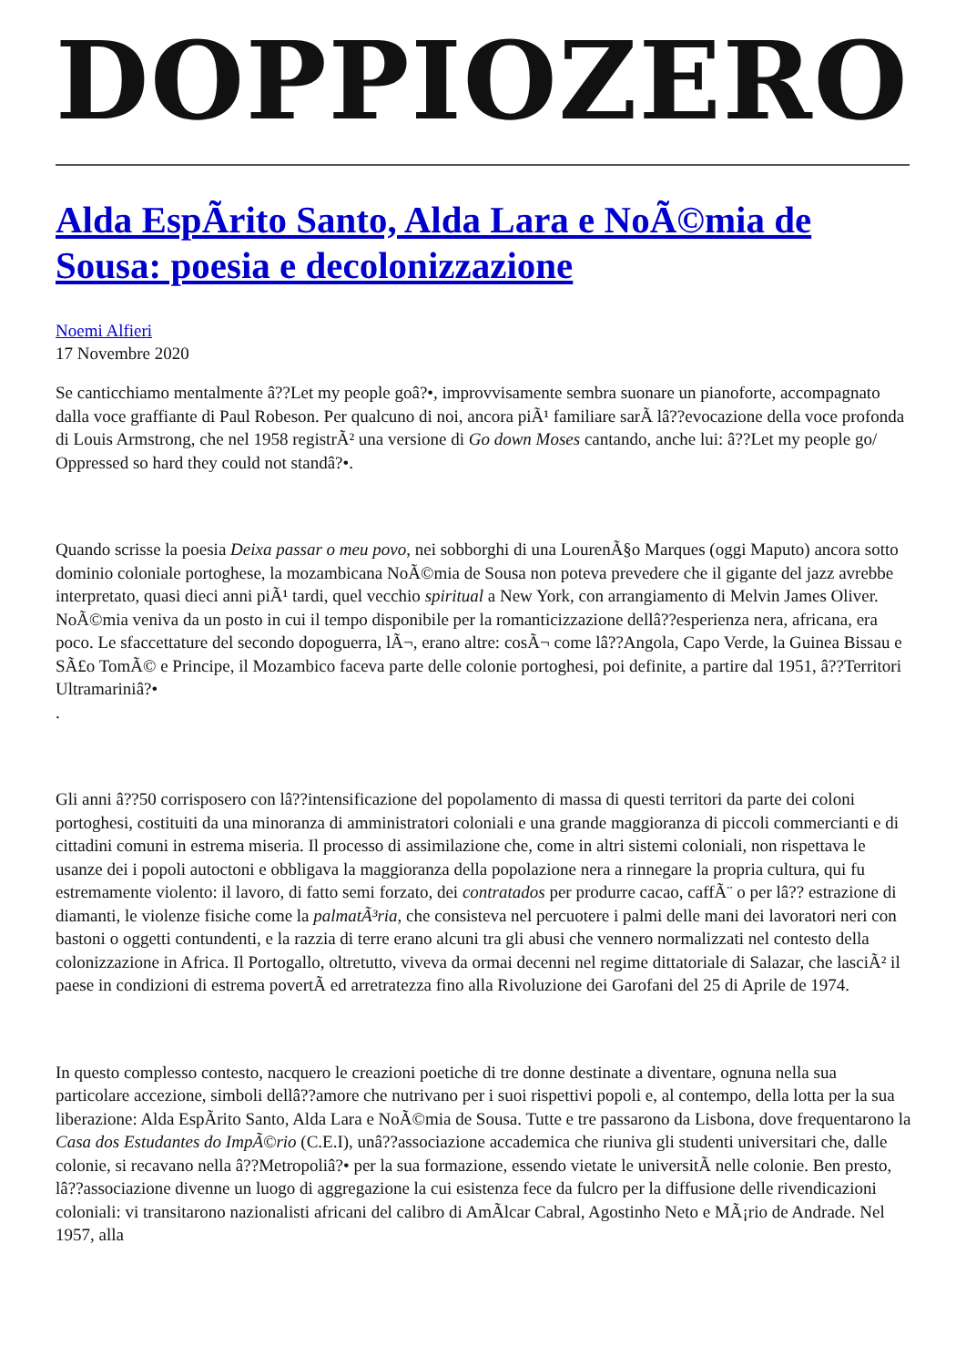DOPPIOZERO
Alda EspÃrito Santo, Alda Lara e NoÃ©mia de Sousa: poesia e decolonizzazione
Noemi Alfieri
17 Novembre 2020
Se canticchiamo mentalmente â??Let my people goâ?•, improvvisamente sembra suonare un pianoforte, accompagnato dalla voce graffiante di Paul Robeson. Per qualcuno di noi, ancora piÃ¹ familiare sarÃ lâ??evocazione della voce profonda di Louis Armstrong, che nel 1958 registrÃ² una versione di Go down Moses cantando, anche lui: â??Let my people go/ Oppressed so hard they could not standâ?•.
Quando scrisse la poesia Deixa passar o meu povo, nei sobborghi di una LourenÃ§o Marques (oggi Maputo) ancora sotto dominio coloniale portoghese, la mozambicana NoÃ©mia de Sousa non poteva prevedere che il gigante del jazz avrebbe interpretato, quasi dieci anni piÃ¹ tardi, quel vecchio spiritual a New York, con arrangiamento di Melvin James Oliver. NoÃ©mia veniva da un posto in cui il tempo disponibile per la romanticizzazione dellâ??esperienza nera, africana, era poco. Le sfaccettature del secondo dopoguerra, lÃ¬, erano altre: cosÃ¬ come lâ??Angola, Capo Verde, la Guinea Bissau e SÃ£o TomÃ© e Principe, il Mozambico faceva parte delle colonie portoghesi, poi definite, a partire dal 1951, â??Territori Ultramariniâ?•
.
Gli anni â??50 corrisposero con lâ??intensificazione del popolamento di massa di questi territori da parte dei coloni portoghesi, costituiti da una minoranza di amministratori coloniali e una grande maggioranza di piccoli commercianti e di cittadini comuni in estrema miseria. Il processo di assimilazione che, come in altri sistemi coloniali, non rispettava le usanze dei i popoli autoctoni e obbligava la maggioranza della popolazione nera a rinnegare la propria cultura, qui fu estremamente violento: il lavoro, di fatto semi forzato, dei contratados per produrre cacao, caffÃ¨ o per lâ?? estrazione di diamanti, le violenze fisiche come la palmatÃ³ria, che consisteva nel percuotere i palmi delle mani dei lavoratori neri con bastoni o oggetti contundenti, e la razzia di terre erano alcuni tra gli abusi che vennero normalizzati nel contesto della colonizzazione in Africa. Il Portogallo, oltretutto, viveva da ormai decenni nel regime dittatoriale di Salazar, che lasciÃ² il paese in condizioni di estrema povertÃ ed arretratezza fino alla Rivoluzione dei Garofani del 25 di Aprile de 1974.
In questo complesso contesto, nacquero le creazioni poetiche di tre donne destinate a diventare, ognuna nella sua particolare accezione, simboli dellâ??amore che nutrivano per i suoi rispettivi popoli e, al contempo, della lotta per la sua liberazione: Alda EspÃrito Santo, Alda Lara e NoÃ©mia de Sousa. Tutte e tre passarono da Lisbona, dove frequentarono la Casa dos Estudantes do ImpÃ©rio (C.E.I), unâ??associazione accademica che riuniva gli studenti universitari che, dalle colonie, si recavano nella â??Metropoliâ?• per la sua formazione, essendo vietate le universitÃ nelle colonie. Ben presto, lâ??associazione divenne un luogo di aggregazione la cui esistenza fece da fulcro per la diffusione delle rivendicazioni coloniali: vi transitarono nazionalisti africani del calibro di AmÃlcar Cabral, Agostinho Neto e MÃ¡rio de Andrade. Nel 1957, alla